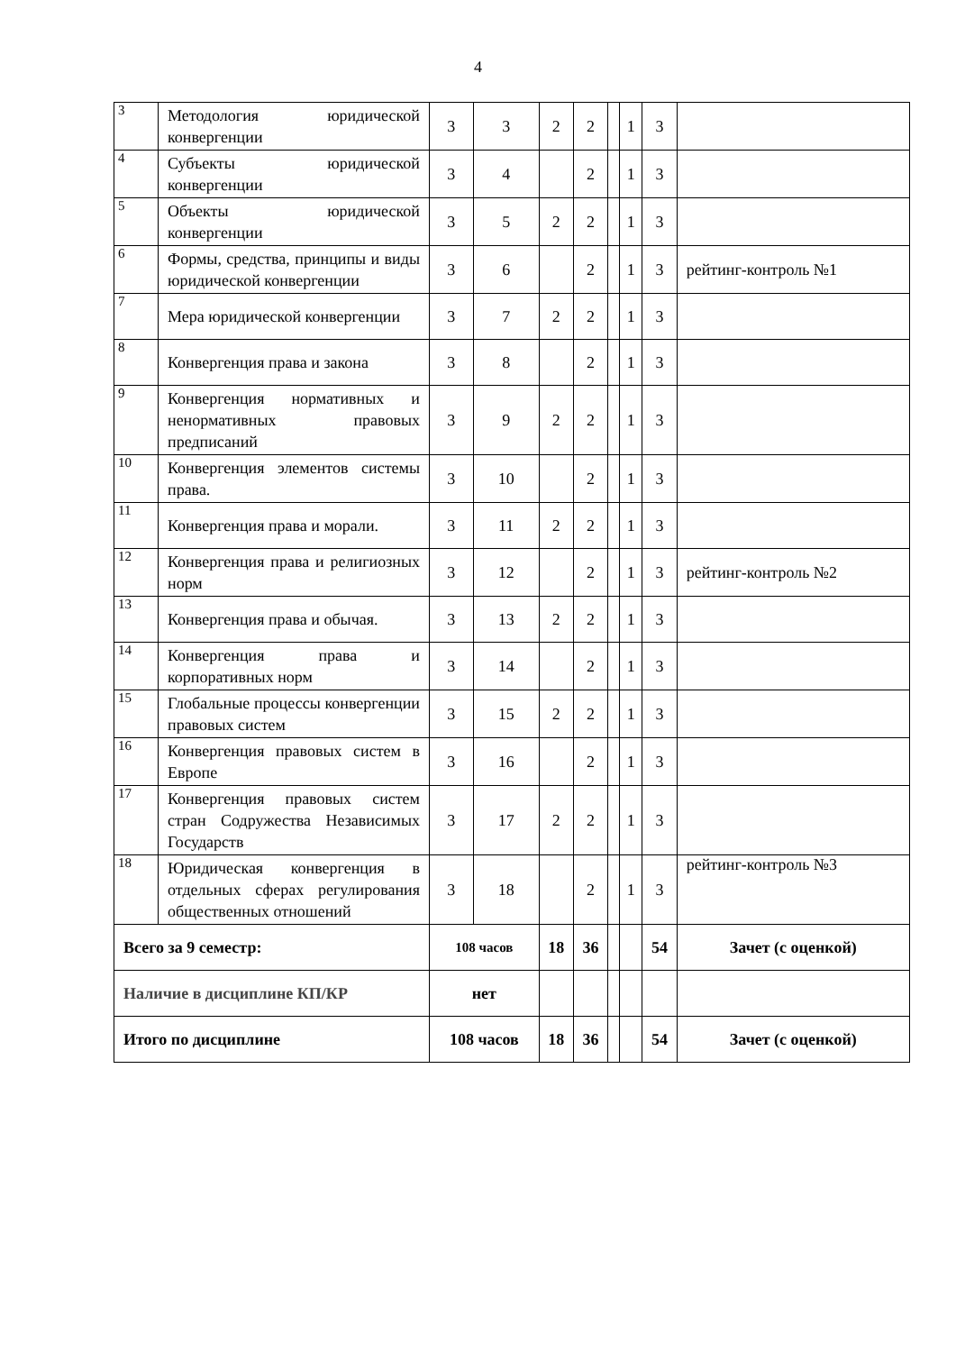4
| 3 | Методология юридической конвергенции | 3 | 3 | 2 | 2 | | 1 | 3 | |
| 4 | Субъекты юридической конвергенции | 3 | 4 | | 2 | | 1 | 3 | |
| 5 | Объекты юридической конвергенции | 3 | 5 | 2 | 2 | | 1 | 3 | |
| 6 | Формы, средства, принципы и виды юридической конвергенции | 3 | 6 | | 2 | | 1 | 3 | рейтинг-контроль №1 |
| 7 | Мера юридической конвергенции | 3 | 7 | 2 | 2 | | 1 | 3 | |
| 8 | Конвергенция права и закона | 3 | 8 | | 2 | | 1 | 3 | |
| 9 | Конвергенция нормативных и ненормативных правовых предписаний | 3 | 9 | 2 | 2 | | 1 | 3 | |
| 10 | Конвергенция элементов системы права. | 3 | 10 | | 2 | | 1 | 3 | |
| 11 | Конвергенция права и морали. | 3 | 11 | 2 | 2 | | 1 | 3 | |
| 12 | Конвергенция права и религиозных норм | 3 | 12 | | 2 | | 1 | 3 | рейтинг-контроль №2 |
| 13 | Конвергенция права и обычая. | 3 | 13 | 2 | 2 | | 1 | 3 | |
| 14 | Конвергенция права и корпоративных норм | 3 | 14 | | 2 | | 1 | 3 | |
| 15 | Глобальные процессы конвергенции правовых систем | 3 | 15 | 2 | 2 | | 1 | 3 | |
| 16 | Конвергенция правовых систем в Европе | 3 | 16 | | 2 | | 1 | 3 | |
| 17 | Конвергенция правовых систем стран Содружества Независимых Государств | 3 | 17 | 2 | 2 | | 1 | 3 | |
| 18 | Юридическая конвергенция в отдельных сферах регулирования общественных отношений | 3 | 18 | | 2 | | 1 | 3 | рейтинг-контроль №3 |
| Всего за 9 семестр: | | 108 часов | | 18 | 36 | | | 54 | Зачет (с оценкой) |
| Наличие в дисциплине КП/КР | | нет | | | | | | | |
| Итого по дисциплине | | 108 часов | | 18 | 36 | | | 54 | Зачет (с оценкой) |